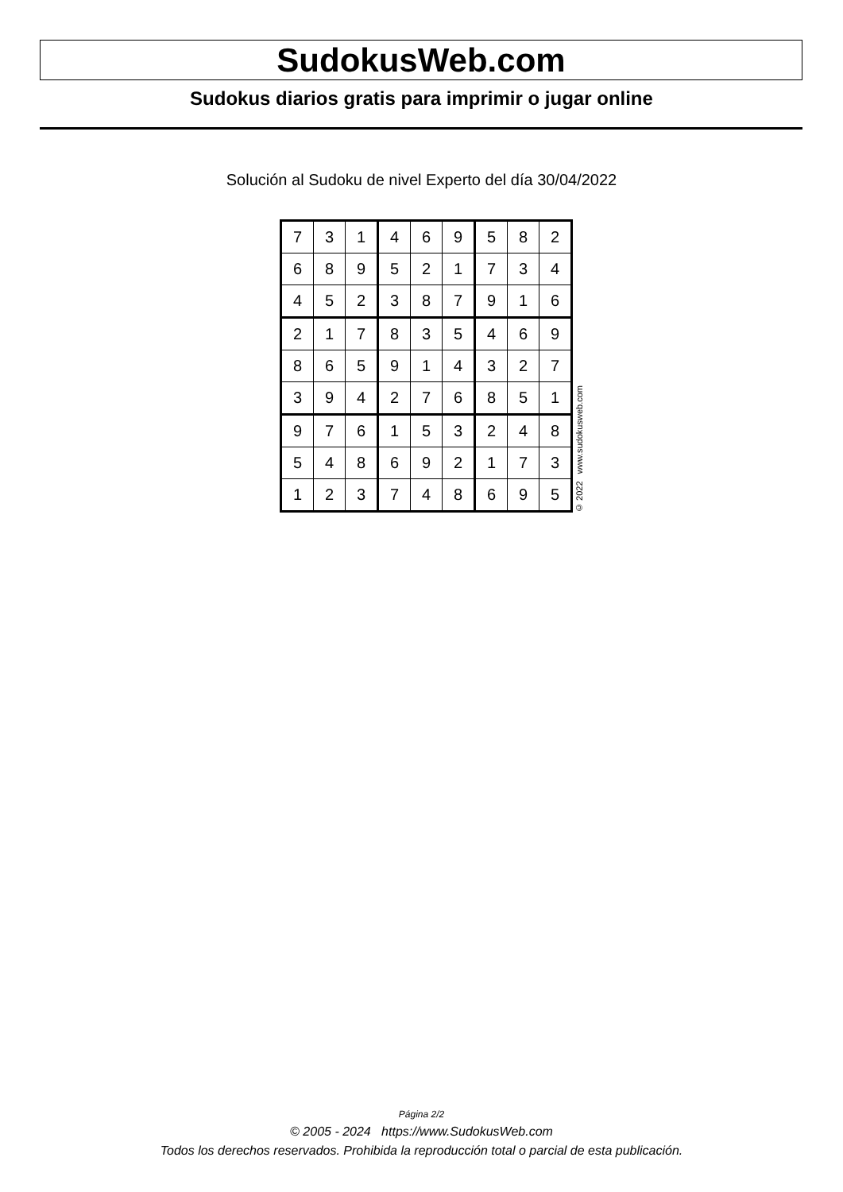SudokusWeb.com
Sudokus diarios gratis para imprimir o jugar online
Solución al Sudoku de nivel Experto del día 30/04/2022
| 7 | 3 | 1 | 4 | 6 | 9 | 5 | 8 | 2 |
| 6 | 8 | 9 | 5 | 2 | 1 | 7 | 3 | 4 |
| 4 | 5 | 2 | 3 | 8 | 7 | 9 | 1 | 6 |
| 2 | 1 | 7 | 8 | 3 | 5 | 4 | 6 | 9 |
| 8 | 6 | 5 | 9 | 1 | 4 | 3 | 2 | 7 |
| 3 | 9 | 4 | 2 | 7 | 6 | 8 | 5 | 1 |
| 9 | 7 | 6 | 1 | 5 | 3 | 2 | 4 | 8 |
| 5 | 4 | 8 | 6 | 9 | 2 | 1 | 7 | 3 |
| 1 | 2 | 3 | 7 | 4 | 8 | 6 | 9 | 5 |
© 2022 www.sudokusweb.com
Página 2/2
© 2005 - 2024 https://www.SudokusWeb.com
Todos los derechos reservados. Prohibida la reproducción total o parcial de esta publicación.